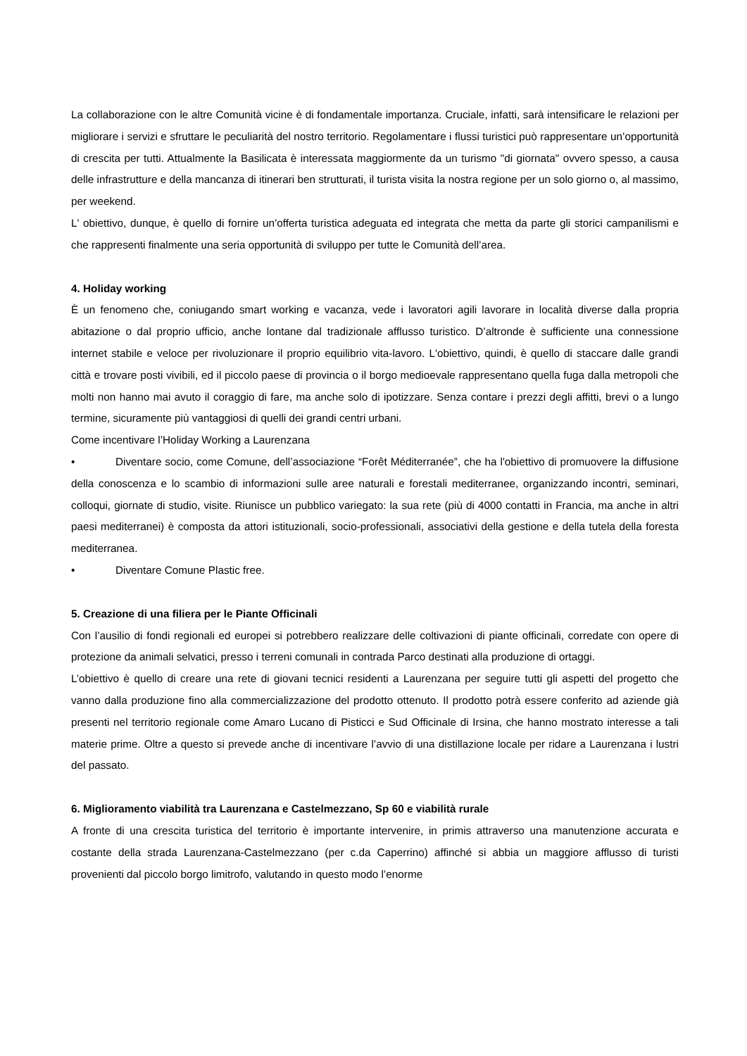La collaborazione con le altre Comunità vicine è di fondamentale importanza. Cruciale, infatti, sarà intensificare le relazioni per migliorare i servizi e sfruttare le peculiarità del nostro territorio. Regolamentare i flussi turistici può rappresentare un’opportunità di crescita per tutti. Attualmente la Basilicata è interessata maggiormente da un turismo "di giornata" ovvero spesso, a causa delle infrastrutture e della mancanza di itinerari ben strutturati, il turista visita la nostra regione per un solo giorno o, al massimo, per weekend.
L' obiettivo, dunque, è quello di fornire un’offerta turistica adeguata ed integrata che metta da parte gli storici campanilismi e che rappresenti finalmente una seria opportunità di sviluppo per tutte le Comunità dell’area.
4. Holiday working
È un fenomeno che, coniugando smart working e vacanza, vede i lavoratori agili lavorare in località diverse dalla propria abitazione o dal proprio ufficio, anche lontane dal tradizionale afflusso turistico. D’altronde è sufficiente una connessione internet stabile e veloce per rivoluzionare il proprio equilibrio vita-lavoro. L'obiettivo, quindi, è quello di staccare dalle grandi città e trovare posti vivibili, ed il piccolo paese di provincia o il borgo medioevale rappresentano quella fuga dalla metropoli che molti non hanno mai avuto il coraggio di fare, ma anche solo di ipotizzare. Senza contare i prezzi degli affitti, brevi o a lungo termine, sicuramente più vantaggiosi di quelli dei grandi centri urbani.
Come incentivare l’Holiday Working a Laurenzana
• Diventare socio, come Comune, dell’associazione “Forêt Méditerranée”, che ha l'obiettivo di promuovere la diffusione della conoscenza e lo scambio di informazioni sulle aree naturali e forestali mediterranee, organizzando incontri, seminari, colloqui, giornate di studio, visite. Riunisce un pubblico variegato: la sua rete (più di 4000 contatti in Francia, ma anche in altri paesi mediterranei) è composta da attori istituzionali, socio-professionali, associativi della gestione e della tutela della foresta mediterranea.
• Diventare Comune Plastic free.
5. Creazione di una filiera per le Piante Officinali
Con l’ausilio di fondi regionali ed europei si potrebbero realizzare delle coltivazioni di piante officinali, corredate con opere di protezione da animali selvatici, presso i terreni comunali in contrada Parco destinati alla produzione di ortaggi.
L’obiettivo è quello di creare una rete di giovani tecnici residenti a Laurenzana per seguire tutti gli aspetti del progetto che vanno dalla produzione fino alla commercializzazione del prodotto ottenuto. Il prodotto potrà essere conferito ad aziende già presenti nel territorio regionale come Amaro Lucano di Pisticci e Sud Officinale di Irsina, che hanno mostrato interesse a tali materie prime. Oltre a questo si prevede anche di incentivare l’avvio di una distillazione locale per ridare a Laurenzana i lustri del passato.
6. Miglioramento viabilità tra Laurenzana e Castelmezzano, Sp 60 e viabilità rurale
A fronte di una crescita turistica del territorio è importante intervenire, in primis attraverso una manutenzione accurata e costante della strada Laurenzana-Castelmezzano (per c.da Caperrino) affinché si abbia un maggiore afflusso di turisti provenienti dal piccolo borgo limitrofo, valutando in questo modo l’enorme